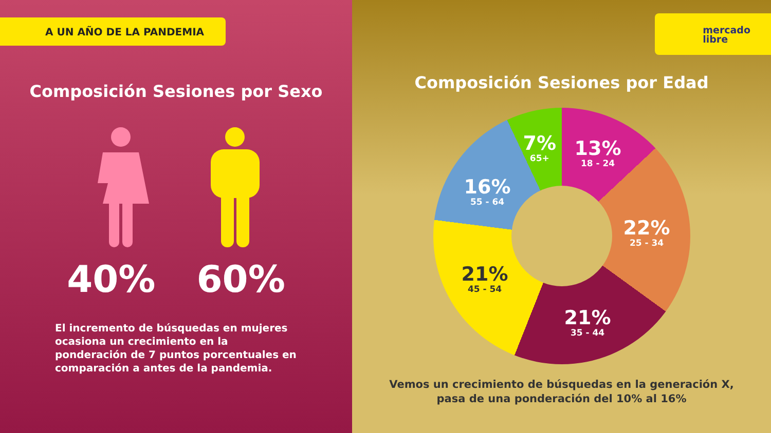A UN AÑO DE LA PANDEMIA
Composición Sesiones por Sexo
40% 60%
El incremento de búsquedas en mujeres ocasiona un crecimiento en la ponderación de 7 puntos porcentuales en comparación a antes de la pandemia.
mercado
libre
Composición Sesiones por Edad
13%
18 - 24
22%
25 - 34
21%
35 - 44
21%
45 - 54
16%
55 - 64
7%
65+
Vemos un crecimiento de búsquedas en la generación X,
pasa de una ponderación del 10% al 16%